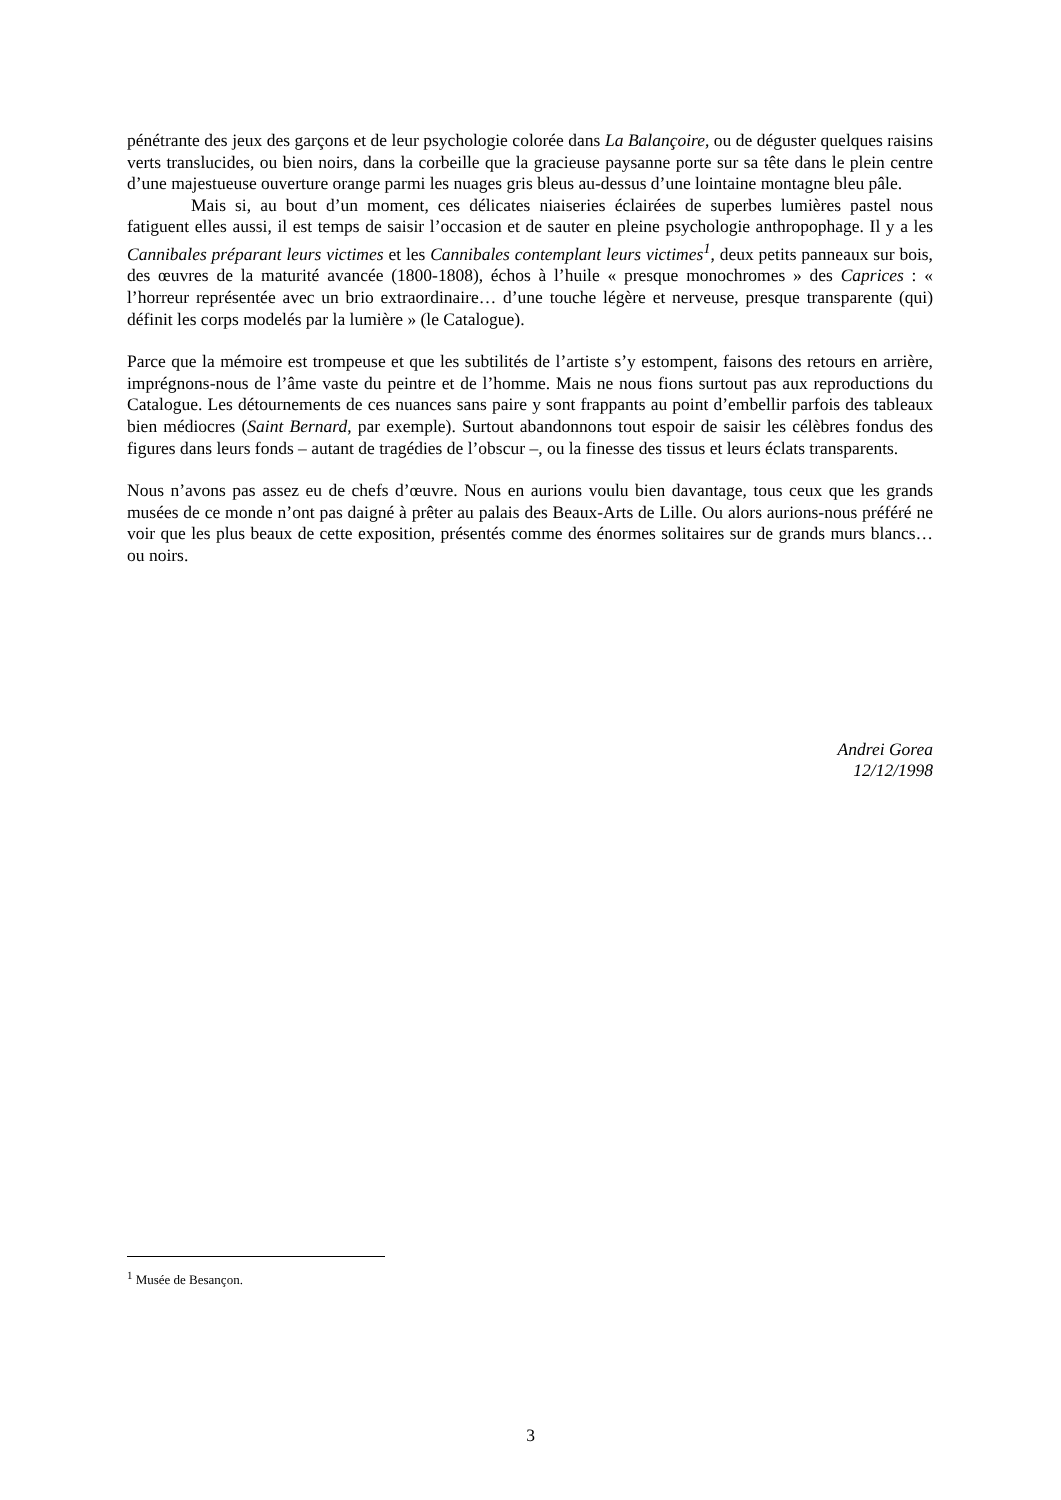pénétrante des jeux des garçons et de leur psychologie colorée dans La Balançoire, ou de déguster quelques raisins verts translucides, ou bien noirs, dans la corbeille que la gracieuse paysanne porte sur sa tête dans le plein centre d’une majestueuse ouverture orange parmi les nuages gris bleus au-dessus d’une lointaine montagne bleu pâle.
Mais si, au bout d’un moment, ces délicates niaiseries éclairées de superbes lumières pastel nous fatiguent elles aussi, il est temps de saisir l’occasion et de sauter en pleine psychologie anthropophage. Il y a les Cannibales préparant leurs victimes et les Cannibales contemplant leurs victimes<sup>1</sup>, deux petits panneaux sur bois, des œuvres de la maturité avancée (1800-1808), échos à l’huile « presque monochromes » des Caprices : « l’horreur représentée avec un brio extraordinaire… d’une touche légère et nerveuse, presque transparente (qui) définit les corps modelés par la lumière » (le Catalogue).
Parce que la mémoire est trompeuse et que les subtilités de l’artiste s’y estompent, faisons des retours en arrière, imprégnons-nous de l’âme vaste du peintre et de l’homme. Mais ne nous fions surtout pas aux reproductions du Catalogue. Les détournements de ces nuances sans paire y sont frappants au point d’embellir parfois des tableaux bien médiocres (Saint Bernard, par exemple). Surtout abandonnons tout espoir de saisir les célèbres fondus des figures dans leurs fonds – autant de tragédies de l’obscur –, ou la finesse des tissus et leurs éclats transparents.
Nous n’avons pas assez eu de chefs d’œuvre. Nous en aurions voulu bien davantage, tous ceux que les grands musées de ce monde n’ont pas daigné à prêter au palais des Beaux-Arts de Lille. Ou alors aurions-nous préféré ne voir que les plus beaux de cette exposition, présentés comme des énormes solitaires sur de grands murs blancs… ou noirs.
Andrei Gorea
12/12/1998
<sup>1</sup> Musée de Besançon.
3